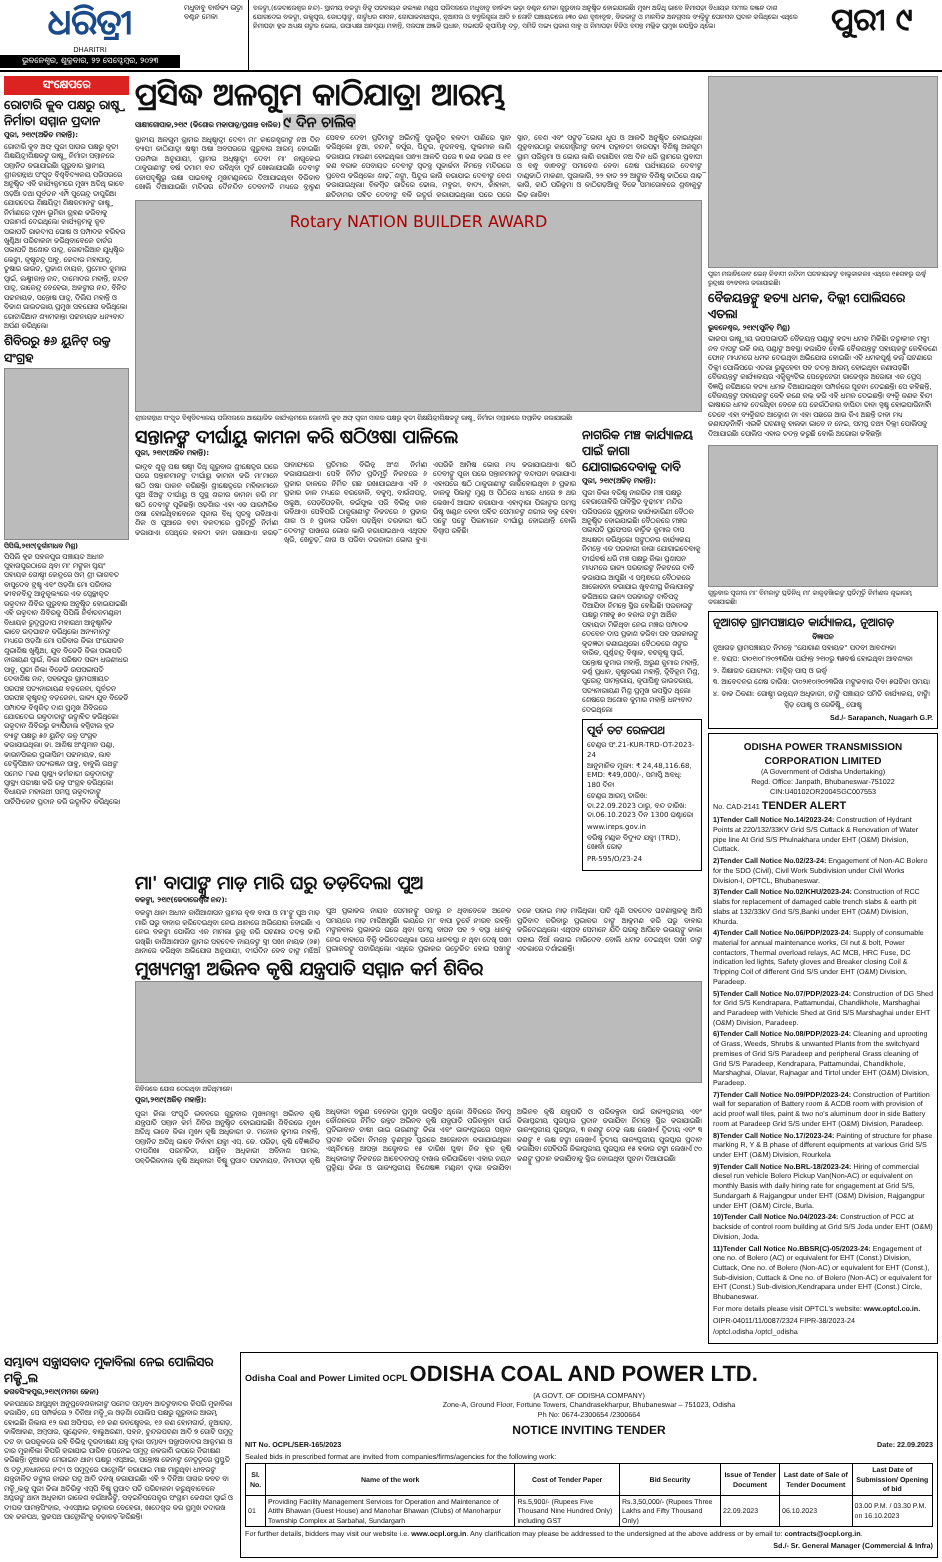ଧରିତ୍ରୀ
DHARITRI
ଭୁବନେଶ୍ୱର, ଶୁକ୍ରବାର, ୨୨ ସେପ୍ଟେମ୍ବର, ୨୦୨୩
ମଧୁବାବୁ ବାର୍ଦ୍ଧକ୍ୟ ଭତ୍ତା ବଣ୍ଟନ ମେଳା
ବଳଙ୍ଗା,(କେଦାରେଶ୍ୱର ନନ୍ଦ)- ସ୍ଥାନୀୟ ବଳଙ୍ଗା ବିଜୁ ପଟ୍ଟନାୟକ କଲ୍ୟାଣ ମଣ୍ଡପ ପରିସରରେ ମଧୁବାବୁ ବାର୍ଦ୍ଧକ୍ୟ ଭତ୍ତା ବଣ୍ଟନ ମେଳା ଗୁରୁବାର ଅନୁଷ୍ଠିତ ହୋଇଯାଇଛି। ମୁଖ୍ୟ ଅତିଥି ଭାବେ ନିମାପଡ଼ା ବିଧାୟକ ସମୀର ରଞ୍ଜନ ଦାଶ ଯୋଗଦେଇ ବଳଙ୍ଗା, ଉଲ୍ଲୁପୁର, କୋଠସ୍ୱାଙ୍ଗ, ଶାର୍ଙ୍ଗଧର ଶାସନ, ଗୋପାଳନାଥପୁର, ନୂଆସର ଓ ବନ୍ତୁରିଗୁଲା ଆଦି ୭ ଗୋଟି ପଞ୍ଚାୟତରେ ୬୩୦ ଜଣ ବୃଦ୍ଧାବୃଦ୍ଧ, ବିକଳାଙ୍ଗ ଓ ମାନସିକ ଅନଗ୍ରସର ବ୍ୟକ୍ତିଙ୍କୁ ପେନସନ ପ୍ରଦାନ କରିଥିଲେ। ଏଥିରେ ନିମାପଡ଼ା ବ୍ଲକ ଅଧ୍ୟକ୍ଷ ଶଙ୍କର ଭୋଇ, ଉପାଧ୍ୟକ୍ଷା ଅନସୂୟା ମହାନ୍ତି, ସରପଞ୍ଚ ଅଞ୍ଜଳି ପ୍ରଧାନ, ସଭାପତି କୃପାସିନ୍ଧୁ ଦତ୍ତ, ସମିତି ସଭ୍ୟ ପ୍ରକାଶ ସାହୁ ଓ ନିମାପଡ଼ା ବିଡିଓ ବସନ୍ତ ମଲ୍ଲିକ ପ୍ରମୁଖ ଉପସ୍ଥିତ ଥିଲେ।
ପୁରୀ ୯
ସଂକ୍ଷେପରେ
ରୋଟାରି କ୍ଲବ ପକ୍ଷରୁ ରାଷ୍ଟ୍ର ନିର୍ମାତା ସମ୍ମାନ ପ୍ରଦାନ
ପୁରୀ, ୨୧ା୯(ଅଜିତ ମହାନ୍ତି):
ରୋଟାରି କ୍ଲବ ଅଫ୍ ପୁରୀ ସାଗର ପକ୍ଷରୁ କୃତୀ ଶିକ୍ଷୟିତ୍ରୀଶିକ୍ଷକଙ୍କୁ ରାଷ୍ଟ୍ର ନିର୍ମାତା ସମ୍ମାନରେ ସମ୍ମାନିତ କରାଯାଇଛି। ଗୁରୁବାର ସ୍ଥାନୀୟ ଶ୍ରୀଜଗନ୍ନାଥ ସଂସ୍କୃତ ବିଶ୍ୱବିଦ୍ୟାଳୟ ପରିସରରେ ଅନୁଷ୍ଠିତ ଏହି କାର୍ଯ୍ୟକ୍ରମରେ ମୁଖ୍ୟ ଅତିଥି ଭାବେ ଓଡ଼ିଆ ତଥା ପୂର୍ବତନ ଏମ୍ପି ସୁରେନ୍ଦ୍ର ତାପୁରିଆ ଯୋଗଦେଇ ଶିକ୍ଷୟିତ୍ରୀ ଶିକ୍ଷକମାନଙ୍କ ରାଷ୍ଟ୍ର ନିର୍ମାଣରେ ମୁଖ୍ୟ ଭୂମିକା ଗ୍ରହଣ କରିବାକୁ ପରାମର୍ଶ ଦେଇଥିଲେ। କାର୍ଯ୍ୟକ୍ରମକୁ କ୍ଲବ ସଭାପତି ରାଜଦୀପ ଘୋଷ ଓ ସମ୍ପାଦକ ହରିହର ଖୁଣ୍ଟିଆ ପରିଚାଳନା କରିଥିବାବେଳେ ଚାର୍ଟର ସଭାପତି ଅଶୋକ ପାତ୍ର, ରୋଟାରିଆନ ଯୁଧିଷ୍ଠିର ଲେଙ୍କା, କୃଷ୍ଣଚନ୍ଦ୍ର ସାହୁ, କେଦାର ମହାପାତ୍ର, ତୁଷାର ରାଉତ, ପ୍ରକାଶ ନାୟକ, ପ୍ରମୋଦ କୁମାର ସ୍ୱାଇଁ, ଲକ୍ଷ୍ମୀକାନ୍ତ ନନ୍ଦ, ଦାମୋଦର ମହାନ୍ତି, ଚନ୍ଦନ ପାତ୍ର, ରାଜେନ୍ଦ୍ର ବେହେରା, ଅଳଙ୍କାର ନନ୍ଦ, ବିନିତ ପଟ୍ଟନାୟକ, ସନ୍ତୋଷ ପାତ୍ର, ଦିଲିପ ମହାନ୍ତି ଓ ବିକାଶ ରାଉତରାୟ ପ୍ରମୁଖ ସହଯୋଗ କରିଥିଲେ। ରୋଟାରିଆନ ଶ୍ୟାମକାନ୍ତା ପଟ୍ଟନାୟକ ଧନ୍ୟବାଦ ଅର୍ପଣ କରିଥିଲେ।
ଶିବିରରୁ ୫୬ ୟୁନିଟ୍ ରକ୍ତ ସଂଗ୍ରହ
ପିପିଲି,୨୧ା୯(ଦୁର୍ଗାମାଧବ ମିଶ୍ର)
ପିପିଲି ବ୍ଲକ ସହଜପୁର ପଞ୍ଚାୟତ ଅଧୀନ ସୁହାଗପୁରଠାରେ ଥିବା ମା' ମଙ୍ଗଳା ସ୍ୱୟଂ ସହାୟକ ଗୋଷ୍ଠୀ କେନ୍ଦ୍ରରେ ଓମ୍ ଶ୍ରୀ ଭାଗବତ ବାସୁଦେବ ଟ୍ରଷ୍ଟ ଏବଂ ଓଡ଼ିଶା ମୋ ପରିବାର ଜୀବନବିନ୍ଦୁ ଆନୁକୂଲ୍ୟରେ ଏକ ସ୍ୱେଚ୍ଛାକୃତ ରକ୍ତଦାନ ଶିବିର ଗୁରୁବାର ଅନୁଷ୍ଠିତ ହୋଇଯାଇଛି। ଏହି ରକ୍ତଦାନ ଶିବିରକୁ ପିପିଲି ନିର୍ବାଚନମଣ୍ଡଳୀ ବିଧାୟକ ରୁଦ୍ରପ୍ରତାପ ମହାରଥୀ ଆନୁଷ୍ଠାନିକ ଭାବେ ଉଦ୍‌ଘାଟନ କରିଥିଲେ। ଅନ୍ୟମାନଙ୍କ ମଧ୍ୟରେ ଓଡ଼ିଶା ମୋ ପରିବାର ଜିଲା ସଂଯୋଜକ ଶୁଭାଶିଷ ଖୁଣ୍ଟିଆ, ଯୁବ ବିଜେଡି ଜିଲା ସଭାପତି ନାରାୟଣ ସ୍ୱାଇଁ, ଜିଲା ପରିଷଦ ସଭ୍ୟ ଧରଣୀଧର ସାହୁ, ପୁରୀ ଜିଲା ବିଜେଡି ଉପସଭାପତି ଦେବାଶିଷ ନନ୍ଦ, ସହଜପୁର ଗ୍ରାମପଞ୍ଚାୟତ ସରପଞ୍ଚ ସତ୍ୟନାରାୟଣ ବଡ଼ଜେନା, ପୂର୍ବତନ ସରପଞ୍ଚ କୃଷ୍ଣଚନ୍ଦ୍ର ବଡ଼ଜେନା, ରାଜ୍ୟ ଯୁବ ବିଜେଡି ସମ୍ପାଦକ ବିଶ୍ୱଜିତ୍ ଦାଶ ପ୍ରମୁଖ ଶିବିରରେ ଯୋଗଦେଇ ରକ୍ତଦାତାଙ୍କୁ ଉତ୍ସାହିତ କରିଥିଲେ। ରକ୍ତଦାନ ଶିବିରରୁ କ୍ୟାପିଟାଲ ହସ୍ପିଟାଲ ବ୍ଲଡ ବ୍ୟାଙ୍କ ପକ୍ଷରୁ ୫୬ ୟୁନିଟ୍ ରକ୍ତ ସଂଗ୍ରହ କରାଯାଇଥିଲା। ଡା. ଆଶିଷ ଅଂଶୁମାନ ପଣ୍ଡା, କାଉନସିଲର ପ୍ରଭାସିନୀ ପଟ୍ଟନାୟକ, ଲାବ ଟେକ୍ନିସିଆନ ସତ୍ୟରଞ୍ଜନ ସାହୁ, ବାବୁଲି ରଥଙ୍କ ସମେତ ୮ଜଣ ସ୍ୱାସ୍ଥ୍ୟ କର୍ମଚାରୀ ରକ୍ତଦାତାଙ୍କ ସ୍ୱାସ୍ଥ୍ୟ ପରୀକ୍ଷା କରି ରକ୍ତ ସଂଗ୍ରହ କରିଥିଲେ। ବିଧାୟକ ମହାରଥୀ ସମସ୍ତ ରକ୍ତଦାତାଙ୍କୁ ସାର୍ଟିଫିକେଟ ପ୍ରଦାନ କରି ଉତ୍ସାହିତ କରିଥିଲେ।
ପ୍ରସିଦ୍ଧ ଅଳଗୁମ କାଠିଯାତ୍ରା ଆରମ୍ଭ
ସାକ୍ଷୀଗୋପାଳ,୨୧ା୯ (କିଶୋର ମହାପାତ୍ର/ପ୍ରଶାନ୍ତ ବାରିକ) ୯ ଦିନ ଚାଲିବ
ସ୍ଥାନୀୟ ଅଳଗୁମ ଗ୍ରାମର ଅଧିଷ୍ଠାତ୍ରୀ ଦେବୀ ମା' ଜାଗେଶ୍ୱରୀଙ୍କ ନଅ ଦିନ ବ୍ୟାପୀ କାଠିଯାତ୍ରା ଷଷ୍ଠୀ ଓଷା ଅବସରରେ ଗୁରୁବାର ଆରମ୍ଭ ହୋଇଛି। ପରମ୍ପରା ଅନୁଯାୟୀ, ଗ୍ରାମର ଅଧିଷ୍ଠାତ୍ରୀ ଦେବୀ ମା' ଜାଗୁଳେଇ ଠାକୁରାଣୀଙ୍କ ବର୍ଷ ତମାମ ବନ୍ଦ ରହିଥିବା ମୁହଁ ଖୋଲାଯାଇଛି। ଦେବୀଙ୍କ କୋପଦୃଷ୍ଟିରୁ ରକ୍ଷା ପାଇବାକୁ ମୁଖମଣ୍ଡଳରେ ଦିଆଯାଇଥିବା ବିରିଡାବ ଖୋଲି ଦିଆଯାଇଛି। ମନ୍ଦିରର ଦୈନନ୍ଦିନ ଦେବନୀତି ମଧ୍ୟରେ ବ୍ରାହ୍ମଣ ସେବକ ଦେବୀ ପ୍ରତିମାଙ୍କୁ ଅଭିମନ୍ତ୍ରି ସୁରକ୍ଷିତ ହଳଦୀ ପାଣିରେ ସ୍ନାନ କରିଥିଲେ। ଚୁଆ, ଚନ୍ଦନ, କର୍ପୂର, ସିନ୍ଦୁର, ନୂତନବସ୍ତ୍ର, ଫୁଲମାଳ ଲାଗି କରାଯାଇ ମାରଣୀ ହୋଇଥିଲା। ସନ୍ଧ୍ୟା ଆଳତି ପରେ ୩ ଜଣ କରଣ ଓ ୧୧ ଜଣ ବରାଳ ସେବାୟତ ଦେବୀଙ୍କ ସ୍ୱତନ୍ତ୍ର ପୂଜାର୍ଚ୍ଚନା ନିମନ୍ତେ ମନ୍ଦିରରେ ପ୍ରବେଶ କରିଥିଲେ। ଶାଢ଼ି, ଶଙ୍ଖା, ସିନ୍ଦୁର ଲାଗି କରାଯାଇ ଦେବୀଙ୍କୁ ବେଶ କରାଯାଇଥିଲା। ବିଳମ୍ବିତ ରାତିରେ ଢୋଲ, ମହୁରୀ, ବାଦ୍ୟ, କାହାଳୀ, ଛତିଚାମର ସହିତ ଦେବୀଙ୍କ ବଳି ଉତ୍ସର୍ଗ କରାଯାଇଥିଲା। ପରେ ପରେ ସ୍ନାନ, ବେଶ ଏବଂ ସଙ୍କୁଡ଼ି ଭୋଗ ଧୂପ ଓ ଆଳତି ଅନୁଷ୍ଠିତ ହୋଇଥିଲା। ଶୁକ୍ରବାରଠାରୁ ଜାଗେଶ୍ୱରୀଙ୍କ କନ୍ୟା ପଦ୍ମାବତୀ ବାରପଦ୍ମା ବିଶିଷ୍ଟ ଅଳଗୁମ ଗ୍ରାମ ପରିକ୍ରମା ଓ ଭୋଗ ଲାଗି କରାଯିବ। ନଅ ଦିନ ଧରି ଗ୍ରାମରେ ପ୍ରବାସୀ ଓ ବନ୍ଧୁ ବାନ୍ଧବଙ୍କ ସମାବେଶ ହେବ। ଶେଷ ପର୍ଯ୍ୟାୟରେ ଦେବୀଙ୍କ ଦାଣ୍ଡକାଠି ମାଳଣୀ, ସୁରାଲାଗି, ୨୨ ହାତ ୨୨ ଆଙ୍ଗୁଳ ବିଶିଷ୍ଟ କାଠିରେ ଶାଢ଼ି ଲାଗି, କାଠି ପରିକ୍ରମା ଓ କାଠିଗଡ଼ିଆକୁ ବିଜେ ସମାରୋହରେ ଶ୍ରଦ୍ଧାଳୁଙ୍କ ଭିଡ଼ ଲାଗିବ।
Rotary NATION BUILDER AWARD
ଶ୍ରୀଜଗନ୍ନାଥ ସଂସ୍କୃତ ବିଶ୍ୱବିଦ୍ୟାଳୟ ପରିସରରେ ଆୟୋଜିତ କାର୍ଯ୍ୟକ୍ରମରେ ରୋଟାରି କ୍ଲବ ଅଫ୍ ପୁରୀ ସାଗର ପକ୍ଷରୁ କୃତୀ ଶିକ୍ଷୟିତ୍ରୀଶିକ୍ଷକଙ୍କୁ ରାଷ୍ଟ୍ର ନିର୍ମାତା ସମ୍ମାନରେ ସମ୍ମାନିତ କରାଯାଇଛି।
ସନ୍ତାନଙ୍କ ଦୀର୍ଘାୟୁ କାମନା କରି ଷଠିଓଷା ପାଳିଲେ
ପୁରୀ, ୨୧ା୯(ଅଜିତ ମହାନ୍ତି):
ଭାଦ୍ରବ ଶୁକ୍ଳ ପକ୍ଷ ଷଷ୍ଠୀ ତିଥି ଗୁରୁବାର ଶ୍ରୀକ୍ଷେତ୍ରର ଘରେ ଘରେ ସନ୍ତାନମାନଙ୍କ ଦୀର୍ଘାୟୁ କାମନା କରି ମା'ମାନେ ଷଠି ଓଷା ପାଳନ କରିଛନ୍ତି। ଶ୍ରୀକ୍ଷେତ୍ରରେ ମହିଳାମାନେ ପୁଅ ଝିଅଙ୍କ ଦୀର୍ଘାୟୁ ଓ ସୁସ୍ଥ ଶରୀର କାମନା କରି ମା' ଷଠି ଦେବୀଙ୍କୁ ପୂଜିଛନ୍ତି। ଓଡ଼ିଶାର ଏହା ଏକ ପାରମ୍ପରିକ ଓଷା ହୋଇଥିବାବେଳେ ପୂଜାର ବିଧି ସ୍ୱତନ୍ତ୍ର ରହିଥାଏ। ଶିଳ ଓ ପୁଆରେ ବଟା ହଳଦୀରେ ପ୍ରତିମୂର୍ତ୍ତି ନିର୍ମାଣ କରାଯାଏ। ସେଥିରେ ହଳଦୀ କନା ରଖାଯାଏ। କଉଡ଼ି ସାହାଯ୍ୟରେ ପ୍ରତିମାର ବିଭିନ୍ନ ଅଂଶ ନିର୍ମାଣ କରାଯାଇଥାଏ। ସେହି ନିର୍ମିତ ପ୍ରତିମୂର୍ତ୍ତି ନିକଟରେ ୬ ପ୍ରକାର ଡାଳରେ ନିର୍ମିତ ଗଛ ରଖାଯାଇଥାଏ। ଏହି ୬ ପ୍ରକାର ଡାଳ ମଧ୍ୟରେ ବରକୋଳି, ବକୁମ୍ବ, ବାଉଁଶପତ୍ର, ଓଲୁଅ, ପେଡ଼ିପେଡ଼ିକା, କଇଁଫୁଲ ପରି ବିଭିନ୍ନ ଡାଳ ରହିଥାଏ। ସେହିପରି ଠାକୁରାଣୀଙ୍କ ନିକଟରେ ୬ ପ୍ରକାର ଶାଗ ଓ ୬ ପ୍ରକାର ପରିବା ପଡ଼ିଥିବା ତରକାରୀ ଷଠି ଦେବୀଙ୍କ ପାଖରେ ଭୋଗ ଲାଗି କରାଯାଇଥାଏ। ଏଥିସହ ଖିରି, ଖେଚୁଡ଼ି, ଶାଗ ଓ ପରିବା ତରକାରୀ ଭୋଗ ହୁଏ। ଏପରିକି ଆମିଷ ଭୋଗ ମଧ୍ୟ କରାଯାଇଥାଏ। ଷଠି ଦେବୀଙ୍କୁ ପୂଜା ପରେ ସନ୍ତାନମାନଙ୍କୁ ବନ୍ଦାପନା କରାଯାଏ। ଏହାପରେ ଷଠି ଠାକୁରାଣୀଙ୍କ ଲାଗିହୋଇଥିବା ୬ ପ୍ରକାର ଡାଳକୁ ପିଲାଙ୍କ ମୁଣ୍ଡ ଓ ପିଠିରେ ଧୀରେ ଧୀରେ ୭ ଥର ଲେଖାଏଁ ଆଘାତ କରାଯାଏ। ଏହାଦ୍ୱାରା ପିଲାଙ୍କର ସମସ୍ତ ରିଷ୍ଟ ଖଣ୍ଡନ ହେବା ସହିତ ସେମାନଙ୍କ ଶରୀର ବଜ୍ର ହେବା ସଙ୍ଗେ ସଙ୍ଗେ ପିଲାମାନେ ଦୀର୍ଘାୟୁ ହୋଇଥାନ୍ତି ବୋଲି ବିଶ୍ୱାସ ରହିଛି।
ନାଗରିକ ମଞ୍ଚ କାର୍ଯ୍ୟାଳୟ ପାଇଁ ଜାଗା ଯୋଗାଇଦେବାକୁ ଦାବି
ପୁରୀ, ୨୧ା୯(ଅଜିତ୍ ମହାନ୍ତି):
ପୁରୀ ଜିଲା ବରିଷ୍ଠ ନାଗରିକ ମଞ୍ଚ ପକ୍ଷରୁ ହେରାଗୋହିରି ସାହିସ୍ଥିତ ବୁଢ଼ୀମା' ମନ୍ଦିର ପରିସରରେ ଗୁରୁବାର କାର୍ଯ୍ୟକାରିଣୀ ବୈଠକ ଅନୁଷ୍ଠିତ ହୋଇଯାଇଛି। ବୈଠକରେ ମଞ୍ଚର ସଭାପତି ପ୍ରଫେସର କାର୍ତ୍ତିକ କୁମାର ଦାସ ଅଧ୍ୟକ୍ଷତା କରିଥିଲେ। ସଙ୍ଗଠନର କାର୍ଯ୍ୟାଳୟ ନିମନ୍ତେ ଏକ ସରକାରୀ ଜାଗା ଯୋଗାଇଦେବାକୁ ଦୀର୍ଘବର୍ଷ ଧରି ମଞ୍ଚ ପକ୍ଷରୁ ଜିଲା ପ୍ରଶାସନ ମାଧ୍ୟମରେ ରାଜ୍ୟ ସରକାରଙ୍କ ନିକଟରେ ଦାବି କରାଯାଇ ଆସୁଛି। ଏ ସମ୍ବନ୍ଧରେ ବୈଠକରେ ଆଲୋଚନା କରାଯାଇ ଖୁବଶୀଘ୍ର ଜିଲାପାଳଙ୍କ ଜରିଆରେ ରାଜ୍ୟ ସରକାରଙ୍କୁ ଦାବିପତ୍ର ଦିଆଯିବା ନିମନ୍ତେ ସ୍ଥିର ହୋଇଛି। ସରକାରଙ୍କ ପକ୍ଷରୁ ମଞ୍ଚକୁ ୫୦ ହଜାର ଟଙ୍କା ଆର୍ଥିକ ସହାୟତା ମିଳିଥିବା ନେଇ ମଞ୍ଚର ସମ୍ପାଦକ ଦେବେନ ଦାସ ପ୍ରକାଶ କରିବା ସହ ସରକାରଙ୍କୁ କୃତଜ୍ଞତା ଜଣାଇଥିଲେ। ବୈଠକରେ ଶଙ୍କର ବାରିକ, ପୂର୍ଣ୍ଣଚନ୍ଦ୍ର ବିଶ୍ୱାଳ, ବଟକୃଷ୍ଣ ସ୍ୱାଇଁ, ସନ୍ତୋଷ କୁମାର ମହାନ୍ତି, ଅରୁଣ କୁମାର ମହାନ୍ତି, କର୍ଣ୍ଣ ପ୍ରଧାନ, କୃଷ୍ଣଚରଣ ମହାନ୍ତି, ତ୍ରିବିକ୍ରମ ମିଶ୍ର, ସୁରେନ୍ଦ୍ର ସାମନ୍ତରାୟ, କୃପାସିନ୍ଧୁ ରାଉତରାୟ, ସତ୍ୟନାରାୟଣ ମିଶ୍ର ପ୍ରମୁଖ ଉପସ୍ଥିତ ଥିଲେ। ଶେଷରେ ଅଶୋକ କୁମାର ମହାନ୍ତି ଧନ୍ୟବାଦ ଦେଇଥିଲେ।
ପୂର୍ବ ତଟ ରେଳପଥ
ଟେଣ୍ଡର ସଂ.21-KUR-TRD-OT-2023-24
ଆନୁମାନିକ ମୂଲ୍ୟ: ₹ 24,48,116.68, EMD: ₹49,000/-, ସମାପ୍ତି ଅବଧି: 180 ଦିନ।
ଟେଣ୍ଡର ଆରମ୍ଭ ତାରିଖ: ତା.22.09.2023 ଠାରୁ, ବନ୍ଦ ତାରିଖ: ତା.06.10.2023 ଦିନ 1300 ଘଣ୍ଟାରେ।
www.ireps.gov.in
ବରିଷ୍ଠ ମଣ୍ଡଳ ବିଦ୍ୟୁତ ଯନ୍ତ୍ରୀ (TRD), ଖୋର୍ଦ୍ଧା ରୋଡ଼
PR-595/O/23-24
ମା' ବାପାଙ୍କୁ ମାଡ଼ ମାରି ଘରୁ ତଡ଼ିଦେଲା ପୁଅ
ବଳଙ୍ଗା, ୨୧ା୯(କେଦାରେଶ୍ୱର ନନ୍ଦ):
ବଳଙ୍ଗା ଥାନା ଅଧୀନ କାଶିଆଶାସନ ଗ୍ରାମର ବୃଦ୍ଧ ବାପା ଓ ମା'ଙ୍କୁ ପୁଅ ମାଡ଼ ମାରି ଘରୁ ବାହାର କରିଦେଇଥିବା ନେଇ ଥାନାରେ ଅଭିଯୋଗ ହୋଇଛି। ଏ ନେଇ ବଳଙ୍ଗା ପୋଲିସ ଏକ ମାମଲା ରୁଜୁ କରି ଘଟଣାର ତଦନ୍ତ ଜାରି ରଖିଛି। କାଶିଆଶାସନ ଗ୍ରାମର ସହଦେବ ନାୟକଙ୍କ ସ୍ତ୍ରୀ ସଖୀ ନାୟକ (୬୫) ଥାନାରେ କରିଥିବା ଅଭିଯୋଗ ଅନୁଯାୟୀ, ଦୀର୍ଘଦିନ ହେବ ତାଙ୍କ ମଝିଆଁ ପୁଅ ପ୍ରଭାକର ନାୟକ ସେମାନଙ୍କୁ ପଚାରୁ ନ ଥିବାବେଳେ ଅନେକ ସମୟରେ ମାଡ଼ ମାରିଆସୁଛି। ଭୟରେ ମା' ବାପା ତୁହେଁ ନୀରବ ରହନ୍ତି। ମଙ୍ଗଳବାର ପ୍ରଭାକର ଘରେ ଥିବା ସମସ୍ତ ବାସନ ସହ ୨ ବସ୍ତା ଧାନକୁ ନେଇ ବାହାରେ ବିକ୍ରି କରିଦେଉଥିଲା। ଘରେ ଧାନବସ୍ତା ନ ଥିବା ଦେଖି ସଖୀ ପ୍ରଭାକରଙ୍କୁ ପଚାରିଥିଲେ। ଏଥିରେ ପ୍ରଭାକର ଉତ୍ତେଜିତ ହୋଇ ସଖୀଙ୍କୁ ତଳେ ପକାଇ ମାଡ଼ ମାରିଥିଲା। ପାଟି ଶୁଣି ସହଦେବ ଘଟଣାସ୍ଥଳକୁ ଆସି ପ୍ରତିବାଦ କରିବାରୁ ପ୍ରଭାକର ତାଙ୍କୁ ଆକ୍ରମଣ କରି ଘରୁ ବାହାର କରିଦେଇଥିଲେ। ଏଥିସହ ସେମାନେ ଯଦି ଘରକୁ ଆସିବେ ଉଭୟଙ୍କୁ ଜାଲା ପକାଇ ନିଆଁ ଲଗାଇ ମାରିଦେବ ବୋଲି ଧମକ ଦେଇଥିବା ସଖୀ ତାଙ୍କ ଏତଲାରେ ଦର୍ଶାଇଛନ୍ତି।
ମୁଖ୍ୟମନ୍ତ୍ରୀ ଅଭିନବ କୃଷି ଯନ୍ତ୍ରପାତି ସମ୍ମାନ କର୍ମ ଶିବିର
ଶିବିରରେ ଯୋଗ ଦେଇଥିବା ଅତିଥିମାନେ।
ପୁରୀ,୨୧ା୯(ଅଜିତ୍ ମହାନ୍ତି):
ପୁରୀ ଜିଲା ସଂସ୍କୃତି ଭବନରେ ଗୁରୁବାର ମୁଖ୍ୟମନ୍ତ୍ରୀ ଅଭିନବ କୃଷି ଯନ୍ତ୍ରପାତି ସମ୍ମାନ କର୍ମ ଶିବିର ଅନୁଷ୍ଠିତ ହୋଇଯାଇଛି। ଶିବିରରେ ମୁଖ୍ୟ ଅତିଥି ଭାବେ ଜିଲା ମୁଖ୍ୟ କୃଷି ଅଧିକାରୀ ଡ. ମନୋଜ କୁମାର ମହାନ୍ତି, ସମ୍ମାନିତ ଅତିଥି ଭାବେ ନିର୍ବାହୀ ଯନ୍ତ୍ରୀ ଏସ୍. କେ. ପରିଡ଼ା, କୃଷି ବୈଜ୍ଞାନିକ ଦୀପଶିଖା ପରମଜିତା, ଯାନ୍ତ୍ରିକ ଅଧିକାରୀ ଅବିନାଶ ସାମଲ, ସବ୍‌ଡିଭିଜନାଲ କୃଷି ଅଧିକାରୀ ବିଷ୍ଣୁ ପ୍ରସାଦ ପଟ୍ଟନାୟକ, ନିମାପଡ଼ା କୃଷି ଅଧିକାରୀ ବରୁଣ ବେହେରା ପ୍ରମୁଖ ଉପସ୍ଥିତ ଥିଲେ। ଶିବିରରେ ନିଜସ୍ୱ କୌଶଳରେ ନିର୍ମିତ ଉନ୍ନତ ଅଭିନବ କୃଷି ଯନ୍ତ୍ରପାତି ପରିକଳ୍ପନା ପାଇଁ ପ୍ରତିଭାବାନ ଚାଷୀ ଭାଇ ଭଉଣୀଙ୍କୁ ଜିଲା ଏବଂ ରାଜ୍ୟସ୍ତରରେ ସମ୍ମାନ ପ୍ରଦାନ କରିବା ନିମନ୍ତେ ତୃଣମୂଳ ସ୍ତରରେ ଆଲୋଚନା କରାଯାଇଥିଲା। ଏଥିନିମନ୍ତେ ଆସନ୍ତା ଅକ୍ଟୋବର ୧୫ ତାରିଖ ସୁଦ୍ଧା ନିଜ ବ୍ଲକ କୃଷି ଅଧିକାରୀଙ୍କ ନିକଟରେ ଆବେଦନପତ୍ର ଦାଖଲ କରିପାରିବେ। ଏହାର ଚୟନ ପ୍ରକ୍ରିୟା ଜିଲା ଓ ରାଜ୍ୟସ୍ତରୀୟ ବିଶେଷଜ୍ଞ ମଣ୍ଡଳୀ ଦ୍ୱାରା କରାଯିବ। ଅଭିନବ କୃଷି ଯନ୍ତ୍ରପାତି ଓ ପରିକଳ୍ପନା ପାଇଁ ରାଜ୍ୟସ୍ତରୀୟ ଏବଂ ଜିଲାସ୍ତରୀୟ ପୁରସ୍କାର ପ୍ରଦାନ କରାଯିବା ନିମନ୍ତେ ସ୍ଥିର କରାଯାଇଛି। ରାଜ୍ୟସ୍ତରୀୟ ପୁରସ୍କାର, ୩ ଜଣଙ୍କୁ ଦେଢ଼ ଲକ୍ଷ ଲେଖାଏଁ ଦ୍ୱିତୀୟ ଏବଂ ୩ ଜଣଙ୍କୁ ୧ ଲକ୍ଷ ଟଙ୍କା ଲେଖାଏଁ ତୃତୀୟ ରାଜ୍ୟସ୍ତରୀୟ ପୁରସ୍କାର ପ୍ରଦାନ କରାଯିବ। ସେହିପରି ଜିଲାସ୍ତରୀୟ ପୁରସ୍କାର ୧୫ ହଜାର ଟଙ୍କା ଲେଖାଏଁ ୯୦ ଜଣଙ୍କୁ ପ୍ରଦାନ କରାଯିବାକୁ ସ୍ଥିର ହୋଇଥିବା ସୂଚନା ଦିଆଯାଇଛି।
ପୁରୀ ମରାଚିକୋଟ ଲେନ୍ ନିବାସୀ ନନ୍ଦିନୀ ପଟ୍ଟନାୟକଙ୍କ ବାଲୁକାକଳା। ଏଥିରେ ୧୫ଶହରୁ ଊର୍ଦ୍ଧ୍ୱ ରୁଦ୍ରାକ୍ଷ ବ୍ୟବହାର କରାଯାଇଛି।
ବୈଜୟନ୍ତଙ୍କୁ ହତ୍ୟା ଧମକ, ଦିଲ୍ଲୀ ପୋଲିସରେ ଏତଲା
ଭୁବନେଶ୍ୱର, ୨୧ା୯(ସୁନିତ୍ ମିଶ୍ର)
ଭାଜପା ରାଷ୍ଟ୍ରୀୟ ଉପସଭାପତି ବୈଜୟନ୍ତ ପଣ୍ଡାଙ୍କୁ ହତ୍ୟା ଧମକ ମିଳିଛି। ତତ୍କାଳୀନ ମନ୍ତ୍ରୀ ନବ ଦାସଙ୍କ ଭଳି ଜୟ ପଣ୍ଡାଙ୍କ ଅବସ୍ଥା କରାଯିବ ବୋଲି ବୈଜୟନ୍ତଙ୍କ ସହାୟକଙ୍କୁ କେହିଜଣେ ଫୋନ୍ ମାଧ୍ୟମରେ ଧମକ ଦେଇଥିବା ଅଭିଯୋଗ ହୋଇଛି। ଏହି ଧମକପୂର୍ଣ୍ଣ କଲ୍ ଘଟଣାରେ ଦିଲ୍ଲୀ ପୋଲିସରେ ଏତଲା ରୁଜୁହେବା ସହ ତଦନ୍ତ ଆରମ୍ଭ ହୋଇଥିବା ଜଣାପଡ଼ିଛି। ବୈଜୟନ୍ତଙ୍କ କାର୍ଯ୍ୟାଳୟର ଏକ୍ସିକ୍ୟୁଟିଭ ସେକ୍ରେଟେରୀ ରାଜେଶ୍ୱର ଅରୋରା ଏକ ପ୍ରେସ୍ ବିଜ୍ଞପ୍ତି ଜରିଆରେ ହତ୍ୟା ଧମକ ଦିଆଯାଇଥିବା ସମ୍ପର୍କରେ ସୂଚନା ଦେଇଛନ୍ତି। ସେ କହିଛନ୍ତି, ବୈଜୟନ୍ତଙ୍କ ସହାୟକଙ୍କୁ କେହି ଜଣେ କଲ୍ କରି ଏହି ଧମକ ଦେଇଛନ୍ତି। ବ୍ୟକ୍ତି ଜଣକ ହିନ୍ଦୀ ଭାଷାରେ ଧମକ ଦେଉଥିବା ବେଳେ ସେ କେଉଁଠିକାର ବାସିନ୍ଦା ତାହା ସ୍ପଷ୍ଟ ହୋଇପାରିନାହିଁ। ତେବେ ଏହା ବ୍ୟକ୍ତିଗତ ଆକ୍ରୋଶ ନା ଏହା ପଛରେ ଆଉ କିଏ ଅଛନ୍ତି ତାହା ମଧ୍ୟ ଜଣାପଡ଼ିନାହିଁ। ଏଭଳି ଘଟଣାକୁ ହାଲକା ଭାବେ ନ ନେଇ, ସମସ୍ତ ତଥ୍ୟ ଦିଲ୍ଲୀ ପୋଲିସକୁ ଦିଆଯାଇଛି। ପୋଲିସ ଏହାର ତଦନ୍ତ କରୁଛି ବୋଲି ଅରୋରା କହିଛନ୍ତି।
ଗୁରୁବାର ପୁରୀର ମା' ବିମଳାଙ୍କ ପ୍ରତିନିଧି ମା' କାକୁଡ଼ିଖାଇଙ୍କ ପ୍ରତିମୂର୍ତ୍ତି ନିର୍ମାଣର ଶୁଭାରମ୍ଭ କରାଯାଇଛି।
ନୂଆଗଡ଼ ଗ୍ରାମପଞ୍ଚାୟତ କାର୍ଯ୍ୟାଳୟ, ନୂଆଗଡ଼
ବିଜ୍ଞାପନ
ନୂଆଗଡ଼ ଗ୍ରାମପଞ୍ଚାୟତ ନିମନ୍ତେ "ଯୋଗାଣ ସହାୟକ" ପଦବୀ ଆବଶ୍ୟକ।
୧. ବୟସ: ତା୦୧ା୦୮ା୨୦୨୩ରିଖ ପର୍ଯ୍ୟନ୍ତ ୨୧ା୦ରୁ ୩୫ବର୍ଷ ହୋଇଥିବା ଆବଶ୍ୟକ।
୨. ଶିକ୍ଷାଗତ ଯୋଗ୍ୟତା: ମାଟ୍ରିକ୍ ପାସ୍ ଓ ଉର୍ଦ୍ଧ୍ୱ
୩. ଆବେଦନର ଶେଷ ତାରିଖ: ତା୦୨ା୧୦ା୨୦୨୩ରିଖ ମଙ୍ଗଳବାର ଦିବା ୫ଘଟିକା ସମୟ।
୪. ଡାକ ଠିକଣା: ଗୋଷ୍ଠୀ ଉନ୍ନୟନ ଅଧିକାରୀ, ଟାଙ୍ଗି ପଞ୍ଚାୟତ ସମିତି କାର୍ଯ୍ୟାଳୟ, ଟାଙ୍ଗି।
ସ୍ପିଡ୍ ପୋଷ୍ଟ ଓ ରେଜିଷ୍ଟ୍ରି ପୋଷ୍ଟ
Sd./- Sarapanch, Nuagarh G.P.
ODISHA POWER TRANSMISSION CORPORATION LIMITED
(A Government of Odisha Undertaking)
Regd. Office: Janpath, Bhubaneswar-751022
CIN:U40102OR2004SGC007553
No. CAD-2141 TENDER ALERT
1)Tender Call Notice No.14/2023-24: Construction of Hydrant Points at 220/132/33KV Grid S/S Cuttack & Renovation of Water pipe line At Grid S/S Phulnakhara under EHT (O&M) Division, Cuttack.
2)Tender Call Notice No.02/23-24: Engagement of Non-AC Bolero for the SDO (Civil), Civil Work Subdivision under Civil Works Division-I, OPTCL, Bhubaneswar.
3)Tender Call Notice No.02/KHU/2023-24: Construction of RCC slabs for replacement of damaged cable trench slabs & earth pit slabs at 132/33kV Grid S/S,Banki under EHT (O&M) Division, Khurda.
4)Tender Call Notice No.06/PDP/2023-24: Supply of consumable material for annual maintenance works, GI nut & bolt, Power contactors, Thermal overload relays, AC MCB, HRC Fuse, DC indication led lights, Safety gloves and Breaker closing Coil & Tripping Coil of different Grid S/S under EHT (O&M) Division, Paradeep.
5)Tender Call Notice No.07/PDP/2023-24: Construction of DG Shed for Grid S/S Kendrapara, Pattamundai, Chandikhole, Marshaghai and Paradeep with Vehicle Shed at Grid S/S Marshaghai under EHT (O&M) Division, Paradeep.
6)Tender Call Notice No.08/PDP/2023-24: Cleaning and uprooting of Grass, Weeds, Shrubs & unwanted Plants from the switchyard premises of Grid S/S Paradeep and peripheral Grass cleaning of Grid S/S Paradeep, Kendrapara, Pattamundai, Chandikhole, Marshaghai, Olavar, Rajnagar and Tirtol under EHT (O&M) Division, Paradeep.
7)Tender Call Notice No.09/PDP/2023-24: Construction of Partition wall for separation of Battery room & ACDB room with provision of acid proof wall tiles, paint & two no's aluminum door in side Battery room at Paradeep Grid S/S under EHT (O&M) Division, Paradeep.
8)Tender Call Notice No.17/2023-24: Painting of structure for phase marking R, Y & B phase of different equipments at various Grid S/S under EHT (O&M) Division, Rourkela
9)Tender Call Notice No.BRL-18/2023-24: Hiring of commercial diesel run vehicle Bolero Pickup Van(Non-AC) or equivalent on monthly Basis with daily hiring rate for engagement at Grid S/S, Sundargarh & Rajgangpur under EHT (O&M) Division, Rajgangpur under EHT (O&M) Circle, Burla.
10)Tender Call Notice No.04/2023-24: Construction of PCC at backside of control room building at Grid S/S Joda under EHT (O&M) Division, Joda.
11)Tender Call Notice No.BBSR(C)-05/2023-24: Engagement of one no. of Bolero (AC) or equivalent for EHT (Const.) Division, Cuttack, One no. of Bolero (Non-AC) or equivalent for EHT (Const.), Sub-division, Cuttack & One no. of Bolero (Non-AC) or equivalent for EHT (Const.) Sub-division,Kendrapara under EHT (Const.) Circle, Bhubaneswar.
For more details please visit OPTCL's website: www.optcl.co.in.
OIPR-04011/11/0087/2324 FIPR-38/2023-24
/optcl.odisha /optcl_odisha
ସମ୍ଭାବ୍ୟ ସନ୍ତ୍ରାସବାଦ ମୁକାବିଲା ନେଇ ପୋଲିସର ମକ୍ଡ୍ରିଲ
ଜଗତସିଂହପୁର,୨୧ା୯(ମମତା ଜେନା)
ଜଳପଥରେ ଆସୁଥିବା ଅନୁପ୍ରବେଶକାରୀଙ୍କ ସମେତ ସମ୍ଭାବ୍ୟ ଆତଙ୍କବାଦର କିପରି ମୁକାବିଲା କରାଯିବ, ସେ ସମ୍ପର୍କରେ ୨ ଦିନିଆ ମକ୍ଡ୍ରିଲ ଓଡ଼ିଶା ପୋଲିସ ପକ୍ଷରୁ ଗୁରୁବାର ଆରମ୍ଭ ହୋଇଛି। ଜିଲାର ୧୨ ଜଣ ଅଫିସର, ୧୬ ଜଣ କନଷ୍ଟେବଲ, ୧୬ ଜଣ ହୋମଗାର୍ଡ, ନୂଆଗଡ଼, କାଳିଆକଣ, ଅମ୍ବସାର, ଗୁଣ୍ଡେକଳ, ବାଲୁଅରଣୀ, ସହନ, ଚୁନ୍ଦରପଟଣା ଆଦି ୭ ଗୋଟି ସମୁଦ୍ର ତଟ ବା ଉପକୂଳରେ ରହି ବିଭିନ୍ନ ଦୂରବୀକ୍ଷଣ ଯନ୍ତ୍ର ଦ୍ୱାରା ସମ୍ଭାବ୍ୟ ସନ୍ତ୍ରାସବାଦର ଆକ୍ରମଣ ଓ ତାର ମୁକାବିଲା କିପରି କରାଯାଇ ପାରିବ ସେନେଇ ସମୁଦ୍ର ଜଳରାଶି ଉପରେ ନିରୀକ୍ଷଣ କରିଛନ୍ତି। ନୂଆଗଡ଼ ମେରାଇନ ଥାନା ପକ୍ଷରୁ ଏସ୍‌ଆଇ, ସନ୍ତୋଷ ଜେନାଙ୍କ ନେତୃତ୍ୱରେ ପ୍ରସ୍ତୁତି ଓ ତତ୍ତ୍ୱାବଧାନରେ ନଦୀ ଓ ସମୁଦ୍ରରେ ପାଟ୍ରୋଲିଂ କରାଯାଇ ମାଛ ମାରୁଥିବା ଧୀବରଙ୍କ ଯନ୍ତ୍ରଚାଳିତ ଡଙ୍ଗାର କାଗଜ ପତ୍ର ଆଦି ତନଖି କରାଯାଇଛି। ଏହି ୨ ଦିନିଆ ସାଗର କବଚ ବା ମକ୍ଡ୍ରିଲକୁ ପୁରୀ ଜିଲା ଅତିରିକ୍ତ ଏସ୍‌ପି ବିଷ୍ଣୁ ପ୍ରସାଦ ପତି ପରିଚାଳନା କରୁଥିବାବେଳେ ଅସ୍ତରଙ୍ଗ ଥାନା ଅଧିକାରୀ ରାଜେଶ ବଇଁଆରଙ୍ଗି, ସବ୍‌ଇନିସପେକ୍ଟର ସଂଗ୍ରାମ କେଶରୀ ସ୍ୱାଇଁ ଓ ଦୀପକ ସାମନ୍ତସିଂହାର, ଏଏସ୍‌ଆଇ ରତ୍ନାକର ବେହେରା, ଖାଦେଶ୍ୱର କର ପ୍ରମୁଖ ତଦାରଖ ସହ ଜଳପଥ, ସ୍ଥଳପଥ ପାଟ୍ରୋଲିଂକୁ କଡ଼ାକଡ଼ି କରିଛନ୍ତି।
Odisha Coal and Power Limited OCPL ODISHA COAL AND POWER LTD.
(A GOVT. OF ODISHA COMPANY)
Zone-A, Ground Floor, Fortune Towers, Chandrasekharpur, Bhubaneswar – 751023, Odisha
Ph No: 0674-2300654 /2300664
NOTICE INVITING TENDER
NIT No. OCPL/SER-165/2023 Date: 22.09.2023
Sealed bids in prescribed format are invited from companies/firms/agencies for the following work:
| Sl. No. | Name of the work | Cost of Tender Paper | Bid Security | Issue of Tender Document | Last date of Sale of Tender Document | Last Date of Submission/ Opening of bid |
| --- | --- | --- | --- | --- | --- | --- |
| 01 | Providing Facility Management Services for Operation and Maintenance of Atithi Bhawan (Guest House) and Manohar Bhawan (Clubs) of Manoharpur Township Complex at Sarbahal, Sundargarh | Rs.5,900/- (Rupees Five Thousand Nine Hundred Only) including GST | Rs.3,50,000/- (Rupees Three Lakhs and Fifty Thousand Only) | 22.09.2023 | 06.10.2023 | 03.00 P.M. / 03.30 P.M. on 16.10.2023 |
For further details, bidders may visit our website i.e. www.ocpl.org.in. Any clarification may please be addressed to the undersigned at the above address or by email to: contracts@ocpl.org.in.
Sd./- Sr. General Manager (Commercial & Infra)